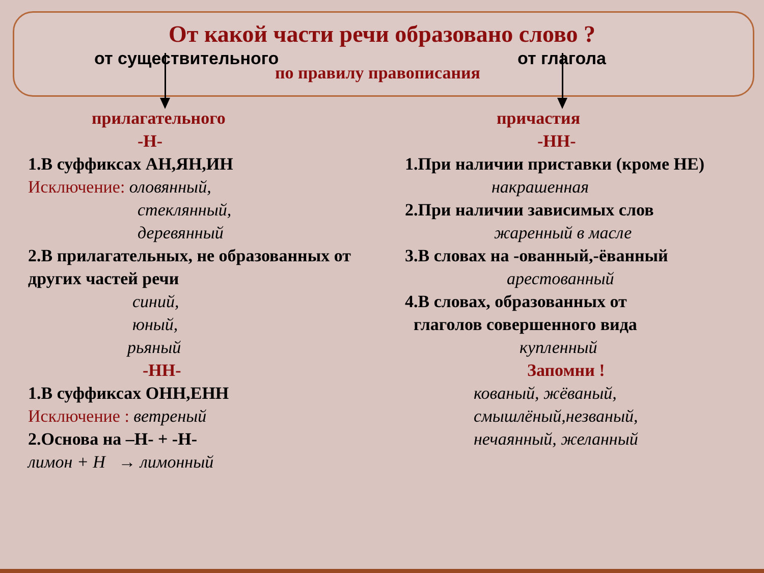От какой части речи образовано слово ?
от существительного от глагола
по правилу правописания
прилагательного
-Н-
1.В суффиксах АН,ЯН,ИН
Исключение: оловянный,
стеклянный,
деревянный
2.В прилагательных, не образованных от других частей речи
синий,
юный,
рьяный
-НН-
1.В суффиксах ОНН,ЕНН
Исключение : ветреный
2.Основа на –Н- + -Н-
лимон + Н → лимонный
причастия
-НН-
1.При наличии приставки (кроме НЕ)
накрашенная
2.При наличии зависимых слов
жаренный в масле
3.В словах на -ованный,-ёванный
арестованный
4.В словах, образованных от
глаголов совершенного вида
купленный
Запомни !
кованый, жёваный,
смышлёный,незваный,
нечаянный, желанный